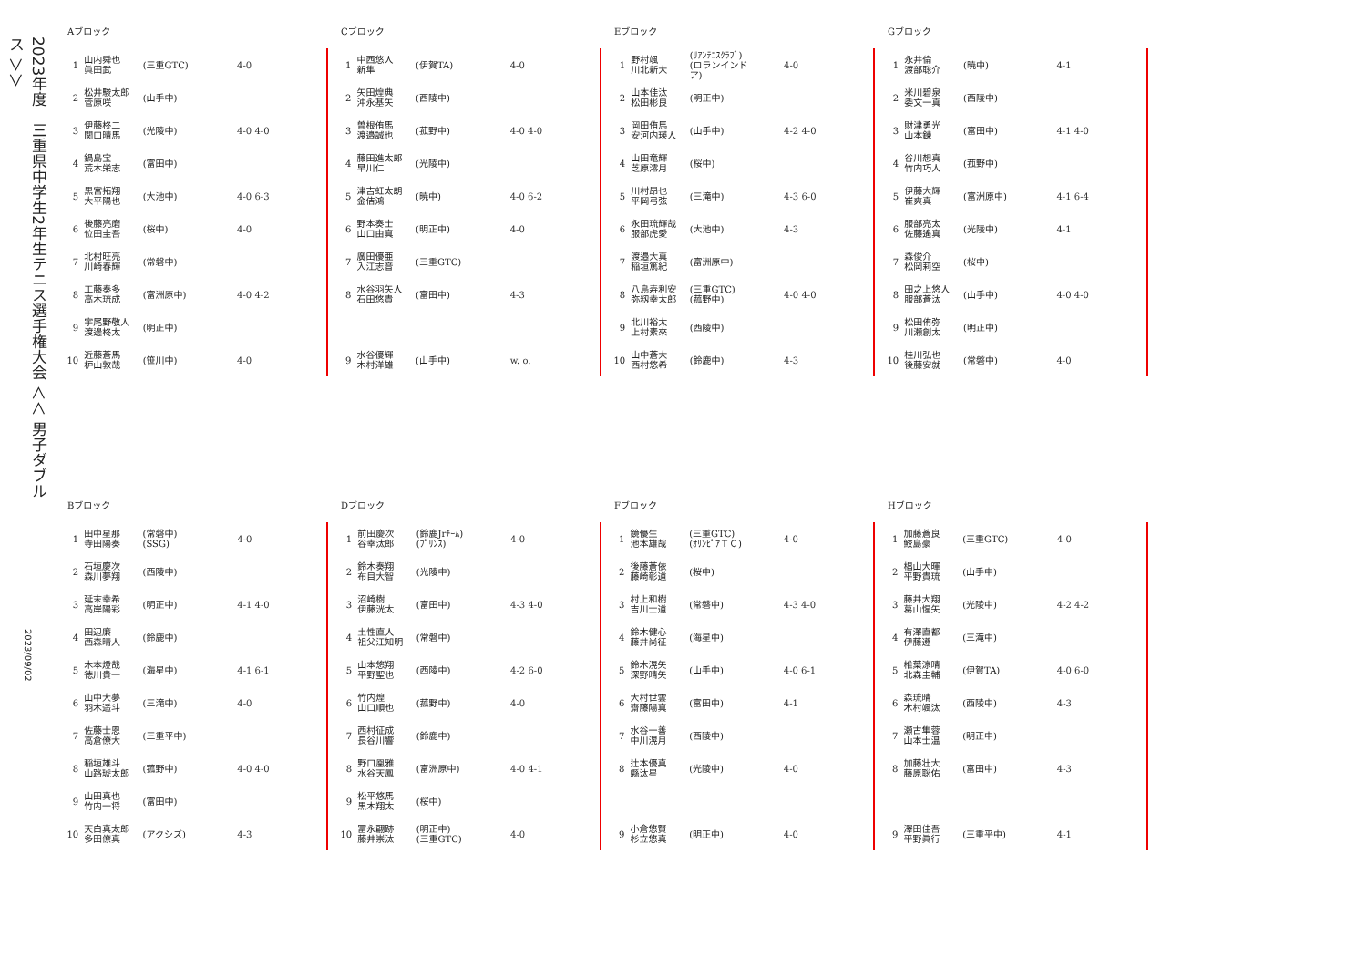2023年度　三重県中学生2年生テニス選手権大会 ＜＜ 男子ダブルス ＞＞
2023/09/02
Aブロック
| 1 | 山内舜也 眞田武 | (三重GTC) | 4-0 |
| 2 | 松井駿太郎 菅原咲 | (山手中) | |
| 3 | 伊藤柊二 関口晴馬 | (光陵中) | 4-0 4-0 |
| 4 | 鍋島宝 荒木栄志 | (富田中) | |
| 5 | 黒宮拓翔 大平陽也 | (大池中) | 4-0 6-3 |
| 6 | 後藤亮磨 位田圭吾 | (桜中) | 4-0 |
| 7 | 北村旺亮 川崎春輝 | (常磐中) | |
| 8 | 工藤奏多 高木琉成 | (富洲原中) | 4-0 4-2 |
| 9 | 宇尾野敬人 渡邊柊太 | (明正中) | |
| 10 | 近藤蒼馬 枦山敦哉 | (笹川中) | 4-0 |
Cブロック
| 1 | 中西悠人 新隼 | (伊賀TA) | 4-0 |
| 2 | 矢田煌典 沖永基矢 | (西陵中) | |
| 3 | 曽根侑馬 渡邉誠也 | (菰野中) | 4-0 4-0 |
| 4 | 藤田進太郎 早川仁 | (光陵中) | |
| 5 | 津吉虹太朗 金佶鴻 | (暁中) | 4-0 6-2 |
| 6 | 野本奏士 山口由真 | (明正中) | 4-0 |
| 7 | 廣田優亜 入江志音 | (三重GTC) | |
| 8 | 水谷羽矢人 石田悠貴 | (富田中) | 4-3 |
| 9 | 水谷優輝 木村洋雄 | (山手中) | w. o. |
Eブロック
| 1 | 野村颯 川北新大 | (ﾘｱﾝﾃﾆｽｸﾗﾌﾞ) (ロランインドア) | 4-0 |
| 2 | 山本佳汰 松田彬良 | (明正中) | |
| 3 | 岡田侑馬 安河内瑛人 | (山手中) | 4-2 4-0 |
| 4 | 山田竜輝 芝原澪月 | (桜中) | |
| 5 | 川村昂也 平岡弓弦 | (三滝中) | 4-3 6-0 |
| 6 | 永田琉輝哉 服部虎愛 | (大池中) | 4-3 |
| 7 | 渡邉大真 稲垣篤紀 | (富洲原中) | |
| 8 | 八鳥寿利安 弥籾幸太郎 | (三重GTC) (菰野中) | 4-0 4-0 |
| 9 | 北川裕太 上村素來 | (西陵中) | |
| 10 | 山中蒼大 西村悠希 | (鈴鹿中) | 4-3 |
Gブロック
| 1 | 永井倫 渡部聡介 | (暁中) | 4-1 |
| 2 | 米川碧泉 委文一真 | (西陵中) | |
| 3 | 財津勇光 山本錬 | (富田中) | 4-1 4-0 |
| 4 | 谷川想真 竹内巧人 | (菰野中) | |
| 5 | 伊藤大輝 崔爽真 | (富洲原中) | 4-1 6-4 |
| 6 | 服部亮太 佐藤遙真 | (光陵中) | 4-1 |
| 7 | 森俊介 松岡莉空 | (桜中) | |
| 8 | 田之上悠人 服部蒼汰 | (山手中) | 4-0 4-0 |
| 9 | 松田侑弥 川瀬創太 | (明正中) | |
| 10 | 桂川弘也 後藤安就 | (常磐中) | 4-0 |
Bブロック
| 1 | 田中星那 寺田陽奏 | (常磐中) (SSG) | 4-0 |
| 2 | 石垣慶次 森川夢翔 | (西陵中) | |
| 3 | 延末幸希 高岸陽彩 | (明正中) | 4-1 4-0 |
| 4 | 田辺廉 西森晴人 | (鈴鹿中) | |
| 5 | 木本燈哉 徳川貴一 | (海星中) | 4-1 6-1 |
| 6 | 山中大夢 羽木遥斗 | (三滝中) | 4-0 |
| 7 | 佐藤士恩 高倉僚大 | (三重平中) | |
| 8 | 稲垣雄斗 山路琥太郎 | (菰野中) | 4-0 4-0 |
| 9 | 山田真也 竹内一将 | (富田中) | |
| 10 | 天白真太郎 多田僚真 | (アクシズ) | 4-3 |
Dブロック
| 1 | 前田慶次 谷幸汰郎 | (鈴鹿Jrﾁｰﾑ) (ﾌﾟﾘﾝｽ) | 4-0 |
| 2 | 鈴木奏翔 布目大智 | (光陵中) | |
| 3 | 沼崎樹 伊藤洸太 | (富田中) | 4-3 4-0 |
| 4 | 土性直人 祖父江知明 | (常磐中) | |
| 5 | 山本悠翔 平野聖也 | (西陵中) | 4-2 6-0 |
| 6 | 竹内煌 山口順也 | (菰野中) | 4-0 |
| 7 | 西村征成 長谷川響 | (鈴鹿中) | |
| 8 | 野口凰雅 水谷天鳳 | (富洲原中) | 4-0 4-1 |
| 9 | 松平悠馬 黒木翔太 | (桜中) | |
| 10 | 冨永翩跡 藤井崇汰 | (明正中) (三重GTC) | 4-0 |
Fブロック
| 1 | 鏡優生 池本雄哉 | (三重GTC) (ｵﾘﾝﾋﾟｱＴＣ) | 4-0 |
| 2 | 後藤蒼依 藤崎彰道 | (桜中) | |
| 3 | 村上和樹 吉川士道 | (常磐中) | 4-3 4-0 |
| 4 | 鈴木健心 藤井尚征 | (海星中) | |
| 5 | 鈴木滉矢 深野晴矢 | (山手中) | 4-0 6-1 |
| 6 | 大村世雲 齋藤陽真 | (富田中) | 4-1 |
| 7 | 水谷一善 中川滉月 | (西陵中) | |
| 8 | 辻本優真 縣汰星 | (光陵中) | 4-0 |
| 9 | 小倉悠賢 杉立悠真 | (明正中) | 4-0 |
Hブロック
| 1 | 加藤蒼良 鮫島豪 | (三重GTC) | 4-0 |
| 2 | 椙山大暉 平野貴琉 | (山手中) | |
| 3 | 藤井大翔 葛山惺矢 | (光陵中) | 4-2 4-2 |
| 4 | 有澤直都 伊藤遵 | (三滝中) | |
| 5 | 椎葉涼晴 北森圭輔 | (伊賀TA) | 4-0 6-0 |
| 6 | 森琉晴 木村颯汰 | (西陵中) | 4-3 |
| 7 | 瀬古隼蓉 山本士温 | (明正中) | |
| 8 | 加藤壮大 藤原聡佑 | (富田中) | 4-3 |
| 9 | 澤田佳吾 平野眞行 | (三重平中) | 4-1 |